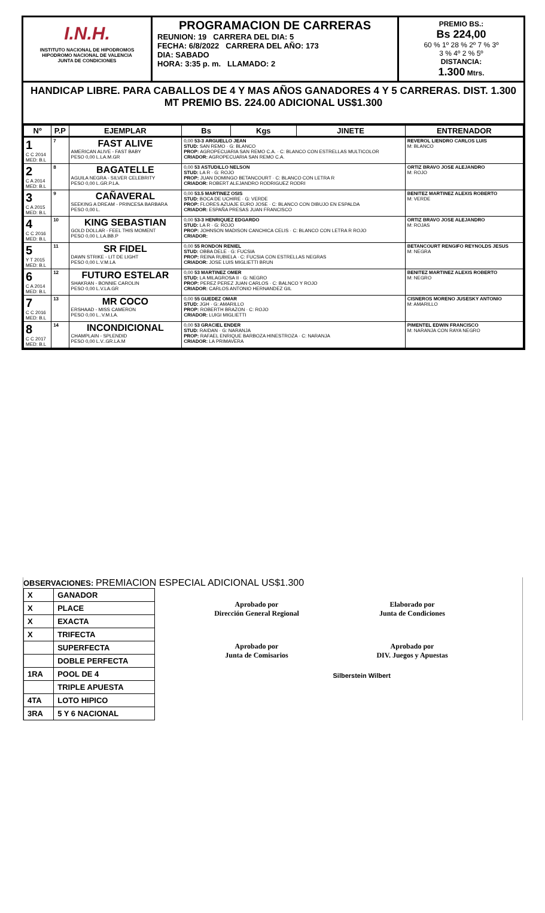I.N.H.
INSTITUTO NACIONAL DE HIPODROMOS
HIPODROMO NACIONAL DE VALENCIA
JUNTA DE CONDICIONES
PROGRAMACION DE CARRERAS
REUNION: 19 CARRERA DEL DIA: 5
FECHA: 6/8/2022 CARRERA DEL AÑO: 173
DIA: SABADO
HORA: 3:35 p. m. LLAMADO: 2
PREMIO BS.:
Bs 224,00
60 % 1º 28 % 2º 7 % 3º
3 % 4º 2 % 5º
DISTANCIA:
1.300 Mtrs.
HANDICAP LIBRE. PARA CABALLOS DE 4 Y MAS AÑOS GANADORES 4 Y 5 CARRERAS. DIST. 1.300 MT PREMIO BS. 224.00 ADICIONAL US$1.300
| Nº | P.P | EJEMPLAR | Bs | Kgs | JINETE | ENTRENADOR |
| --- | --- | --- | --- | --- | --- | --- |
| 1 C C 2014 MED: B.L | 7 | FAST ALIVE AMERICAN ALIVE - FAST BABY PESO 0,00 L.LA.M.GR | 0,00 53-3 ARGUELLO JEAN STUD: SAN REMO · G: BLANCO PROP: AGROPECUARIA SAN REMO C.A. · C: BLANCO CON ESTRELLAS MULTICOLOR CRIADOR: AGROPECUARIA SAN REMO C.A. | | | REVEROL LIENDRO CARLOS LUIS M: BLANCO |
| 2 C A 2014 MED: B.L | 8 | BAGATELLE AGUILA NEGRA - SILVER CELEBRITY PESO 0,00 L.GR.P.LA. | 0,00 53 ASTUDILLO NELSON STUD: LA R · G: ROJO PROP: JUAN DOMINGO BETANCOURT · C: BLANCO CON LETRA R CRIADOR: ROBERT ALEJANDRO RODRIGUEZ RODRI | | | ORTIZ BRAVO JOSE ALEJANDRO M: ROJO |
| 3 C A 2015 MED: B.L | 9 | CAÑAVERAL SEEKING A DREAM - PRINCESA BARBARA PESO 0,00 L. | 0,00 53.5 MARTINEZ OSIS STUD: BOCA DE UCHIRE · G: VERDE PROP: FLORES AZUAJE EURO JOSE · C: BLANCO CON DIBUJO EN ESPALDA CRIADOR: ESPAÑA PRESAS JUAN FRANCISCO | | | BENITEZ MARTINEZ ALEXIS ROBERTO M: VERDE |
| 4 C C 2016 MED: B.L | 10 | KING SEBASTIAN GOLD DOLLAR - FEEL THIS MOMENT PESO 0,00 L.LA.BB.P | 0,00 53-3 HENRIQUEZ EDGARDO STUD: LA R · G: ROJO PROP: JOHNSON MADISON CANCHICA CELIS · C: BLANCO CON LETRA R ROJO CRIADOR: | | | ORTIZ BRAVO JOSE ALEJANDRO M: ROJAS |
| 5 Y T 2015 MED: B.L | 11 | SR FIDEL DAWN STRIKE - LIT DE LIGHT PESO 0,00 L.V.M.LA | 0,00 55 RONDON RENIEL STUD: OBBA DELE · G: FUCSIA PROP: REINA RUBIELA · C: FUCSIA CON ESTRELLAS NEGRAS CRIADOR: JOSE LUIS MIGLIETTI BRUN | | | BETANCOURT RENGIFO REYNOLDS JESUS M: NEGRA |
| 6 C A 2014 MED: B.L | 12 | FUTURO ESTELAR SHAKRAN - BONNIE CAROLIN PESO 0,00 L.V.LA.GR | 0,00 53 MARTINEZ OMER STUD: LA MILAGROSA II · G: NEGRO PROP: PEREZ PEREZ JUAN CARLOS · C: BALNCO Y ROJO CRIADOR: CARLOS ANTONIO HERNANDEZ GIL | | | BENITEZ MARTINEZ ALEXIS ROBERTO M: NEGRO |
| 7 C C 2016 MED: B.L | 13 | MR COCO ERSHAAD - MISS CAMERON PESO 0,00 L..V.M.LA. | 0,00 55 GUEDEZ OMAR STUD: JGH · G: AMARILLO PROP: ROBERTH BRAZON · C: ROJO CRIADOR: LUIGI MIGLIETTI | | | CISNEROS MORENO JUSESKY ANTONIO M: AMARILLO |
| 8 C C 2017 MED: B.L | 14 | INCONDICIONAL CHAMPLAIN - SPLENDID PESO 0,00 L.V..GR.LA.M | 0,00 53 GRACIEL ENDER STUD: RAIDAN · G: NARANJA PROP: RAFAEL ENRIQUE BARBOZA HINESTROZA · C: NARANJA CRIADOR: LA PRIMAVERA | | | PIMENTEL EDWIN FRANCISCO M: NARANJA CON RAYA NEGRO |
OBSERVACIONES: PREMIACION ESPECIAL ADICIONAL US$1.300
| X | GANADOR |
| X | PLACE |
| X | EXACTA |
| X | TRIFECTA |
| | SUPERFECTA |
| | DOBLE PERFECTA |
| 1RA | POOL DE 4 |
| | TRIPLE APUESTA |
| 4TA | LOTO HIPICO |
| 3RA | 5 Y 6 NACIONAL |
Aprobado por
Dirección General Regional
Elaborado por
Junta de Condiciones
Aprobado por
Junta de Comisarios
Aprobado por
DIV. Juegos y Apuestas
Silberstein Wilbert